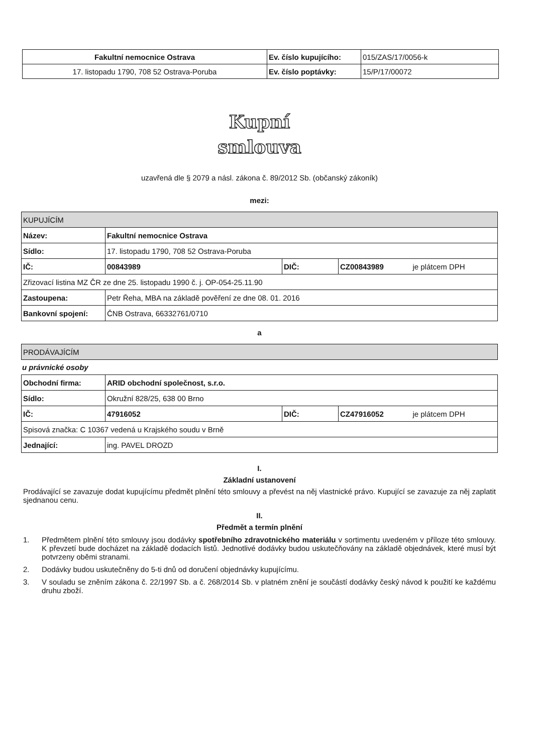| Fakultní nemocnice Ostrava | Ev. číslo kupujícího: | 015/ZAS/17/0056-k |
| 17. listopadu 1790, 708 52 Ostrava-Poruba | Ev. číslo poptávky: | 15/P/17/00072 |
Kupní
smlouva
uzavřená dle § 2079 a násl. zákona č. 89/2012 Sb. (občanský zákoník)
mezi:
| KUPUJÍCÍM | | | | |
| Název: | Fakultní nemocnice Ostrava | | | |
| Sídlo: | 17. listopadu 1790, 708 52 Ostrava-Poruba | | | |
| IČ: | 00843989 | DIČ: | CZ00843989 | je plátcem DPH |
| Zřizovací listina MZ ČR ze dne 25. listopadu 1990 č. j. OP-054-25.11.90 | | | | |
| Zastoupena: | Petr Řeha, MBA na základě pověření ze dne 08. 01. 2016 | | | |
| Bankovní spojení: | ČNB Ostrava, 66332761/0710 | | | |
a
| PRODÁVAJÍCÍM |
u právnické osoby
| Obchodní firma: | ARID obchodní společnost, s.r.o. | | | |
| Sídlo: | Okružní 828/25, 638 00 Brno | | | |
| IČ: | 47916052 | DIČ: | CZ47916052 | je plátcem DPH |
| Spisová značka: C 10367 vedená u Krajského soudu v Brně | | | | |
| Jednající: | ing. PAVEL DROZD | | | |
I.
Základní ustanovení
Prodávající se zavazuje dodat kupujícímu předmět plnění této smlouvy a převést na něj vlastnické právo. Kupující se zavazuje za něj zaplatit sjednanou cenu.
II.
Předmět a termín plnění
1. Předmětem plnění této smlouvy jsou dodávky spotřebního zdravotnického materiálu v sortimentu uvedeném v příloze této smlouvy. K převzetí bude docházet na základě dodacích listů. Jednotlivé dodávky budou uskutečňovány na základě objednávek, které musí být potvrzeny oběmi stranami.
2. Dodávky budou uskutečněny do 5-ti dnů od doručení objednávky kupujícímu.
3. V souladu se zněním zákona č. 22/1997 Sb. a č. 268/2014 Sb. v platném znění je součástí dodávky český návod k použití ke každému druhu zboží.